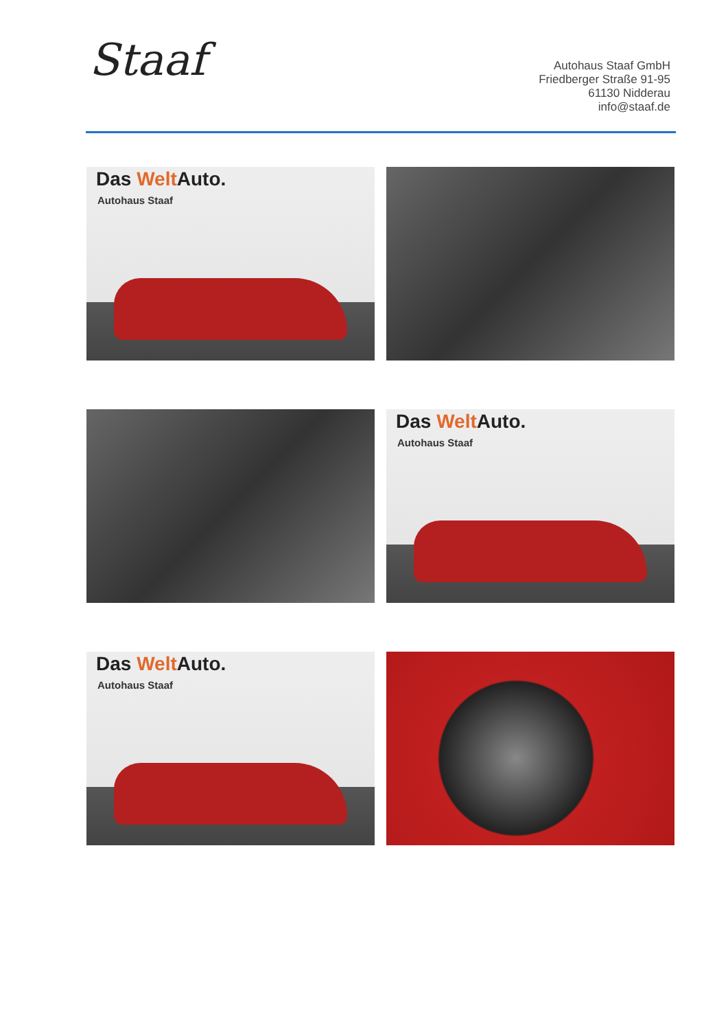Staaf
Autohaus Staaf GmbH
Friedberger Straße 91-95
61130 Nidderau
info@staaf.de
Das Welt Auto.
Autohaus Staaf
Das Welt Auto.
Autohaus Staaf
Das Welt Auto.
Autohaus Staaf